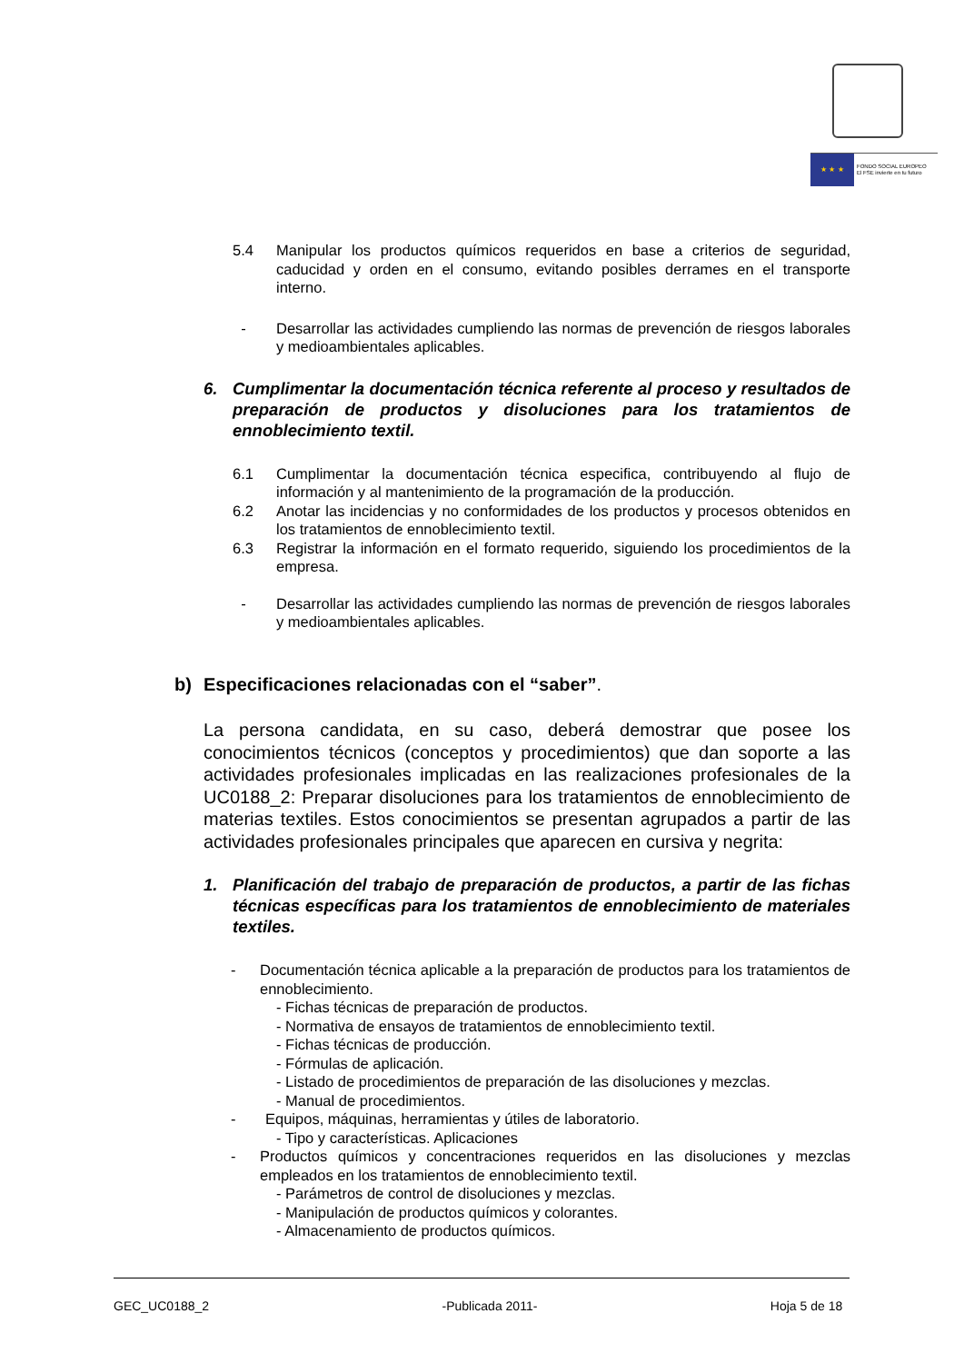★ ★ ★
FONDO SOCIAL EUROPEO
El FSE invierte en tu futuro
5.4 Manipular los productos químicos requeridos en base a criterios de seguridad, caducidad y orden en el consumo, evitando posibles derrames en el transporte interno.
- Desarrollar las actividades cumpliendo las normas de prevención de riesgos laborales y medioambientales aplicables.
6. Cumplimentar la documentación técnica referente al proceso y resultados de preparación de productos y disoluciones para los tratamientos de ennoblecimiento textil.
6.1 Cumplimentar la documentación técnica especifica, contribuyendo al flujo de información y al mantenimiento de la programación de la producción.
6.2 Anotar las incidencias y no conformidades de los productos y procesos obtenidos en los tratamientos de ennoblecimiento textil.
6.3 Registrar la información en el formato requerido, siguiendo los procedimientos de la empresa.
- Desarrollar las actividades cumpliendo las normas de prevención de riesgos laborales y medioambientales aplicables.
b) Especificaciones relacionadas con el “saber”.
La persona candidata, en su caso, deberá demostrar que posee los conocimientos técnicos (conceptos y procedimientos) que dan soporte a las actividades profesionales implicadas en las realizaciones profesionales de la UC0188_2: Preparar disoluciones para los tratamientos de ennoblecimiento de materias textiles. Estos conocimientos se presentan agrupados a partir de las actividades profesionales principales que aparecen en cursiva y negrita:
1. Planificación del trabajo de preparación de productos, a partir de las fichas técnicas específicas para los tratamientos de ennoblecimiento de materiales textiles.
- Documentación técnica aplicable a la preparación de productos para los tratamientos de ennoblecimiento.
- Fichas técnicas de preparación de productos.
- Normativa de ensayos de tratamientos de ennoblecimiento textil.
- Fichas técnicas de producción.
- Fórmulas de aplicación.
- Listado de procedimientos de preparación de las disoluciones y mezclas.
- Manual de procedimientos.
- Equipos, máquinas, herramientas y útiles de laboratorio.
- Tipo y características. Aplicaciones
- Productos químicos y concentraciones requeridos en las disoluciones y mezclas empleados en los tratamientos de ennoblecimiento textil.
- Parámetros de control de disoluciones y mezclas.
- Manipulación de productos químicos y colorantes.
- Almacenamiento de productos químicos.
GEC_UC0188_2 -Publicada 2011- Hoja 5 de 18